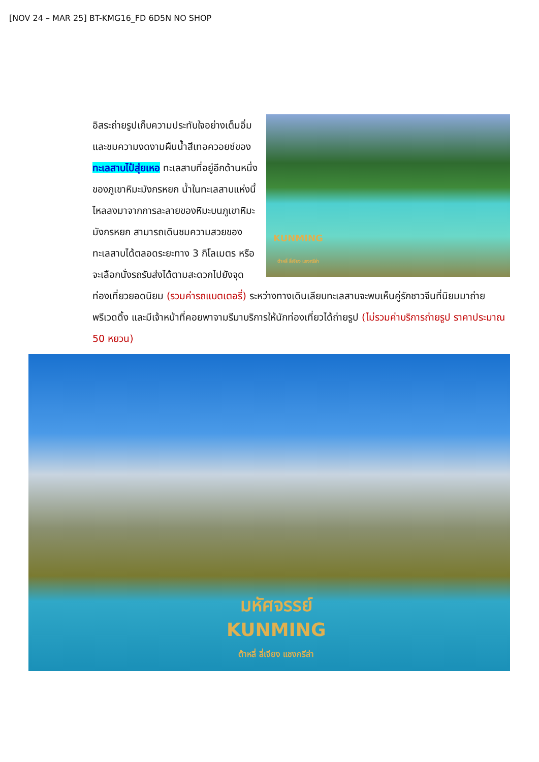[NOV 24 – MAR 25] BT-KMG16_FD 6D5N NO SHOP
KUNMING
ต้าหลี่ ลี่เจียง แชงกรีล่า
อิสระถ่ายรูปเก็บความประทับใจอย่างเต็มอิ่ม และชมความงดงามผืนน้ำสีเทอควอยซ์ของ ทะเลสาบไป๋สุ่ยเหอ ทะเลสาบที่อยู่อีกด้านหนึ่งของภูเขาหิมะมังกรหยก น้ำในทะเลสาบแห่งนี้ไหลลงมาจากการละลายของหิมะบนภูเขาหิมะมังกรหยก สามารถเดินชมความสวยของทะเลสาบได้ตลอดระยะทาง 3 กิโลเมตร หรือจะเลือกนั่งรถรับส่งได้ตามสะดวกไปยังจุดท่องเที่ยวยอดนิยม (รวมค่ารถแบตเตอรี่) ระหว่างทางเดินเลียบทะเลสาบจะพบเห็นคู่รักชาวจีนที่นิยมมาถ่ายพรีเวดดิ้ง และมีเจ้าหน้าที่คอยพาจามรีมาบริการให้นักท่องเที่ยวได้ถ่ายรูป (ไม่รวมค่าบริการถ่ายรูป ราคาประมาณ 50 หยวน)
มหัศจรรย์
KUNMING
ต้าหลี่ ลี่เจียง แชงกรีล่า